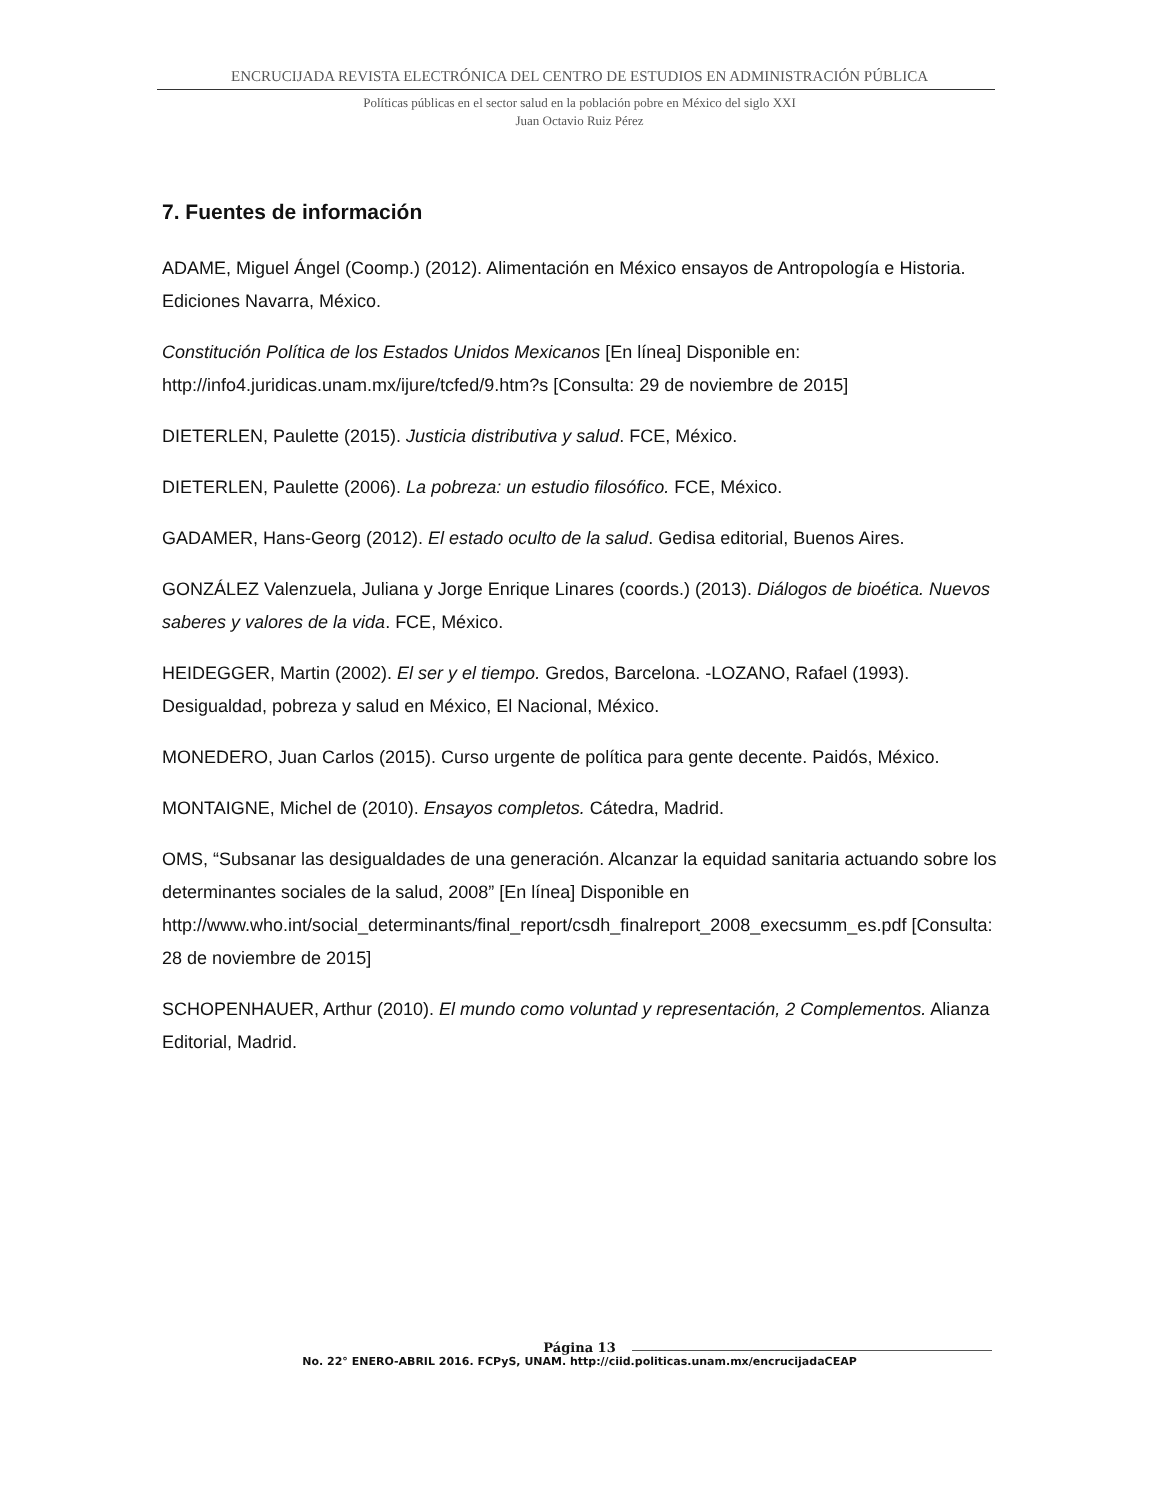ENCRUCIJADA REVISTA ELECTRÓNICA DEL CENTRO DE ESTUDIOS EN ADMINISTRACIÓN PÚBLICA
Políticas públicas en el sector salud en la población pobre en México del siglo XXI
Juan Octavio Ruiz Pérez
7. Fuentes de información
ADAME, Miguel Ángel (Coomp.) (2012). Alimentación en México ensayos de Antropología e Historia. Ediciones Navarra, México.
Constitución Política de los Estados Unidos Mexicanos [En línea] Disponible en: http://info4.juridicas.unam.mx/ijure/tcfed/9.htm?s [Consulta: 29 de noviembre de 2015]
DIETERLEN, Paulette (2015). Justicia distributiva y salud. FCE, México.
DIETERLEN, Paulette (2006). La pobreza: un estudio filosófico. FCE, México.
GADAMER, Hans-Georg (2012). El estado oculto de la salud. Gedisa editorial, Buenos Aires.
GONZÁLEZ Valenzuela, Juliana y Jorge Enrique Linares (coords.) (2013). Diálogos de bioética. Nuevos saberes y valores de la vida. FCE, México.
HEIDEGGER, Martin (2002). El ser y el tiempo. Gredos, Barcelona. -LOZANO, Rafael (1993). Desigualdad, pobreza y salud en México, El Nacional, México.
MONEDERO, Juan Carlos (2015). Curso urgente de política para gente decente. Paidós, México.
MONTAIGNE, Michel de (2010). Ensayos completos. Cátedra, Madrid.
OMS, “Subsanar las desigualdades de una generación. Alcanzar la equidad sanitaria actuando sobre los determinantes sociales de la salud, 2008” [En línea] Disponible en http://www.who.int/social_determinants/final_report/csdh_finalreport_2008_execsumm_es.pdf [Consulta: 28 de noviembre de 2015]
SCHOPENHAUER, Arthur (2010). El mundo como voluntad y representación, 2 Complementos. Alianza Editorial, Madrid.
Página 13
No. 22° ENERO-ABRIL 2016. FCPyS, UNAM. http://ciid.politicas.unam.mx/encrucijadaCEAP